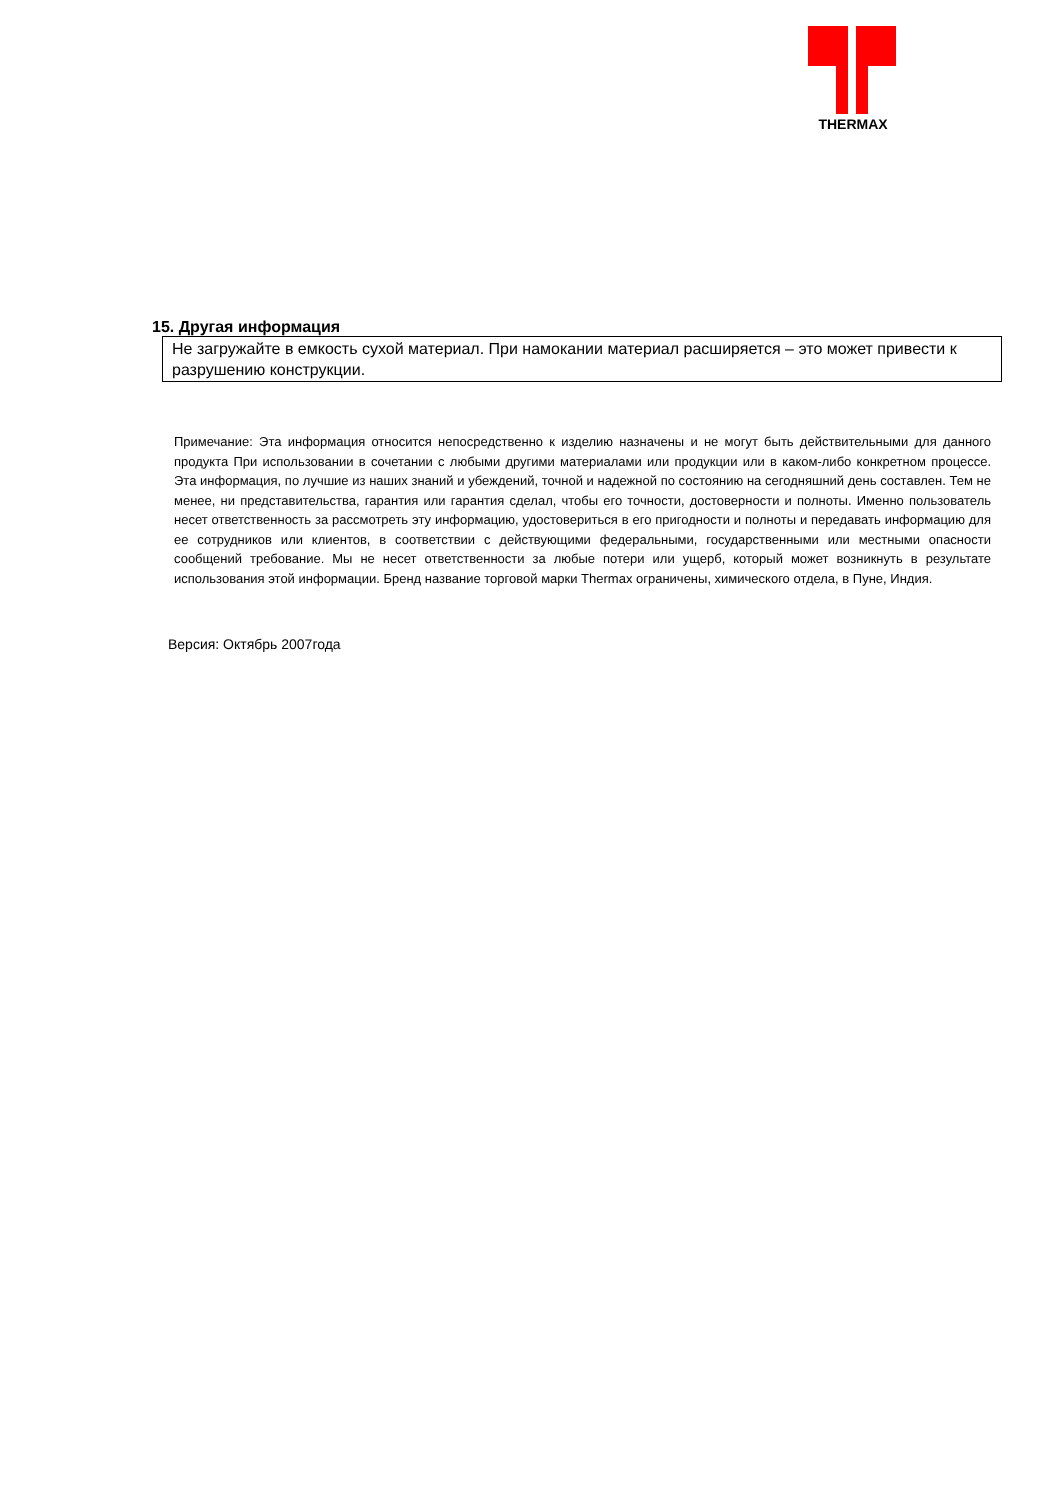THERMAX
15. Другая информация
Не загружайте в емкость сухой материал. При намокании материал расширяется – это может привести к разрушению конструкции.
Примечание: Эта информация относится непосредственно к изделию назначены и не могут быть действительными для данного продукта При использовании в сочетании с любыми другими материалами или продукции или в каком-либо конкретном процессе. Эта информация, по лучшие из наших знаний и убеждений, точной и надежной по состоянию на сегодняшний день составлен. Тем не менее, ни представительства, гарантия или гарантия сделал, чтобы его точности, достоверности и полноты. Именно пользователь несет ответственность за рассмотреть эту информацию, удостовериться в его пригодности и полноты и передавать информацию для ее сотрудников или клиентов, в соответствии с действующими федеральными, государственными или местными опасности сообщений требование. Мы не несет ответственности за любые потери или ущерб, который может возникнуть в результате использования этой информации. Бренд название торговой марки Thermax ограничены, химического отдела, в Пуне, Индия.
Версия: Октябрь 2007года